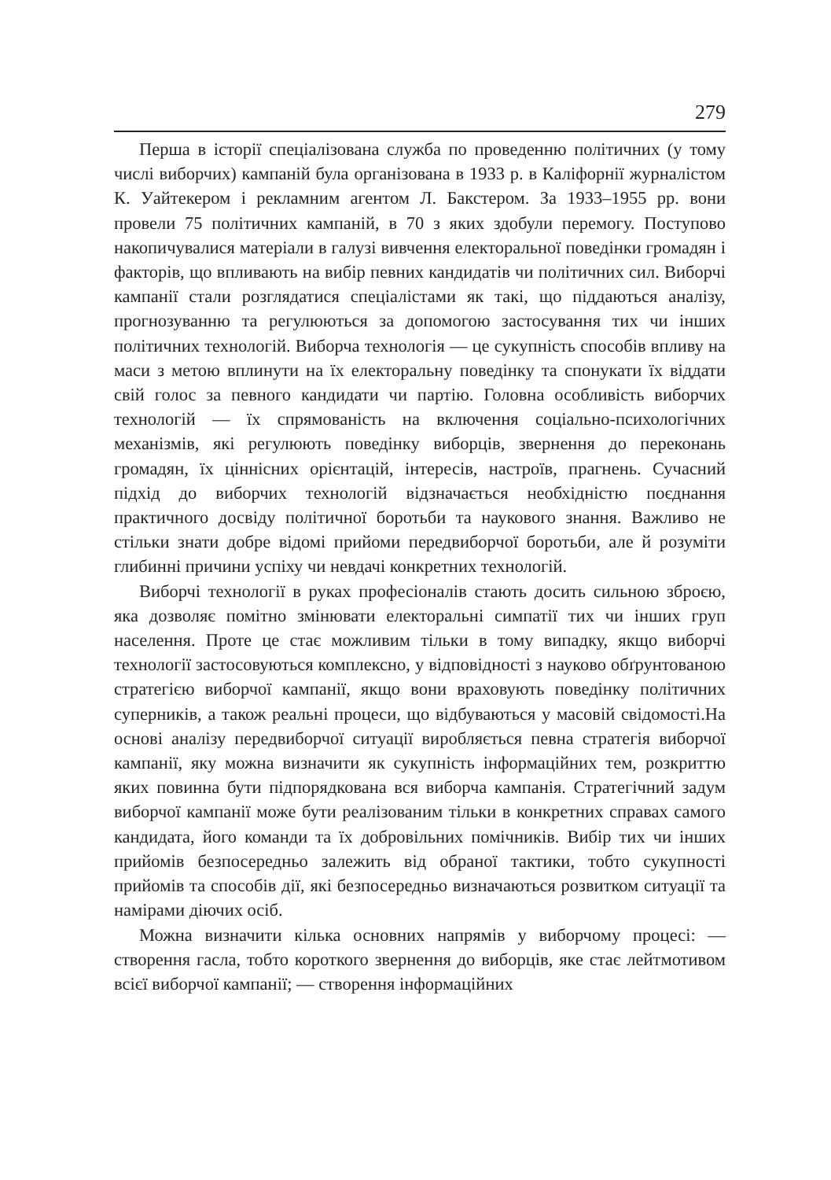279
Перша в історії спеціалізована служба по проведенню політичних (у тому числі виборчих) кампаній була організована в 1933 р. в Каліфорнії журналістом К. Уайтекером і рекламним агентом Л. Бакстером. За 1933–1955 рр. вони провели 75 політичних кампаній, в 70 з яких здобули перемогу. Поступово накопичувалися матеріали в галузі вивчення електоральної поведінки громадян і факторів, що впливають на вибір певних кандидатів чи політичних сил. Виборчі кампанії стали розглядатися спеціалістами як такі, що піддаються аналізу, прогнозуванню та регулюються за допомогою застосування тих чи інших політичних технологій. Виборча технологія — це сукупність способів впливу на маси з метою вплинути на їх електоральну поведінку та спонукати їх віддати свій голос за певного кандидати чи партію. Головна особливість виборчих технологій — їх спрямованість на включення соціально-психологічних механізмів, які регулюють поведінку виборців, звернення до переконань громадян, їх ціннісних орієнтацій, інтересів, настроїв, прагнень. Сучасний підхід до виборчих технологій відзначається необхідністю поєднання практичного досвіду політичної боротьби та наукового знання. Важливо не стільки знати добре відомі прийоми передвиборчої боротьби, але й розуміти глибинні причини успіху чи невдачі конкретних технологій.
Виборчі технології в руках професіоналів стають досить сильною зброєю, яка дозволяє помітно змінювати електоральні симпатії тих чи інших груп населення. Проте це стає можливим тільки в тому випадку, якщо виборчі технології застосовуються комплексно, у відповідності з науково обґрунтованою стратегією виборчої кампанії, якщо вони враховують поведінку політичних суперників, а також реальні процеси, що відбуваються у масовій свідомості.На основі аналізу передвиборчої ситуації виробляється певна стратегія виборчої кампанії, яку можна визначити як сукупність інформаційних тем, розкриттю яких повинна бути підпорядкована вся виборча кампанія. Стратегічний задум виборчої кампанії може бути реалізованим тільки в конкретних справах самого кандидата, його команди та їх добровільних помічників. Вибір тих чи інших прийомів безпосередньо залежить від обраної тактики, тобто сукупності прийомів та способів дії, які безпосередньо визначаються розвитком ситуації та намірами діючих осіб.
Можна визначити кілька основних напрямів у виборчому процесі: — створення гасла, тобто короткого звернення до виборців, яке стає лейтмотивом всієї виборчої кампанії; — створення інформаційних